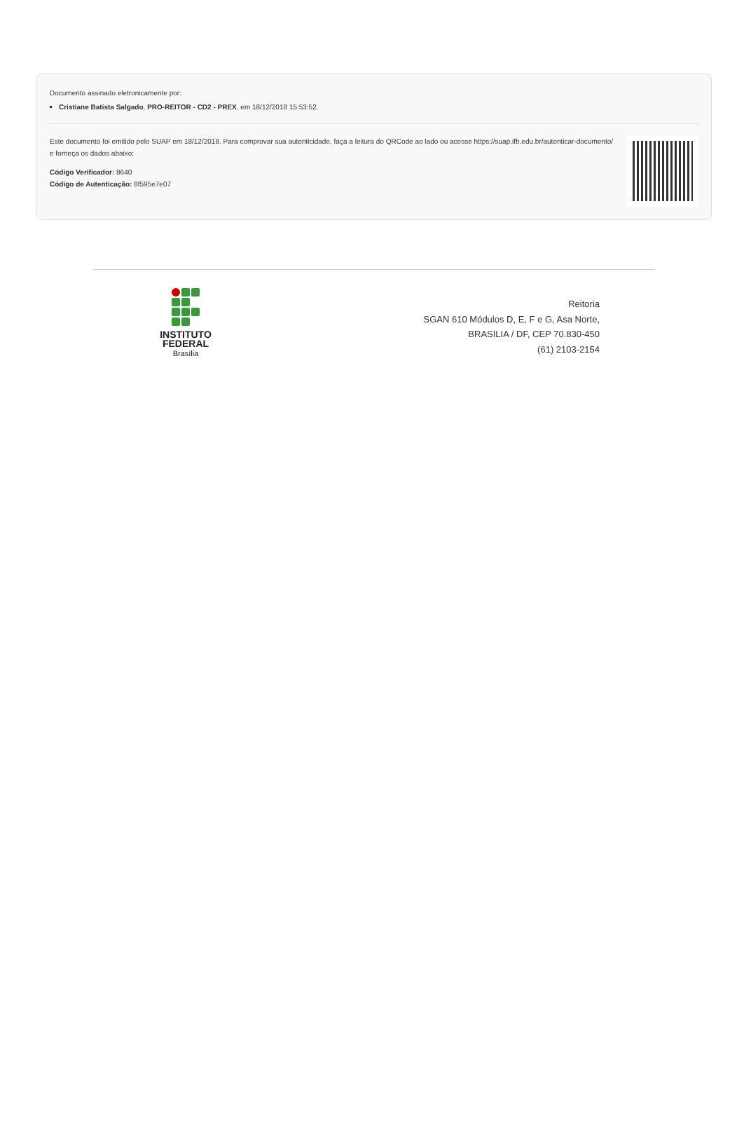Documento assinado eletronicamente por:
Cristiane Batista Salgado, PRO-REITOR - CD2 - PREX, em 18/12/2018 15:53:52.
Este documento foi emitido pelo SUAP em 18/12/2018. Para comprovar sua autenticidade, faça a leitura do QRCode ao lado ou acesse https://suap.ifb.edu.br/autenticar-documento/ e forneça os dados abaixo:
Código Verificador: 8640
Código de Autenticação: 8f595e7e07
INSTITUTO
FEDERAL
Brasília
Reitoria
SGAN 610 Módulos D, E, F e G, Asa Norte,
BRASILIA / DF, CEP 70.830-450
(61) 2103-2154